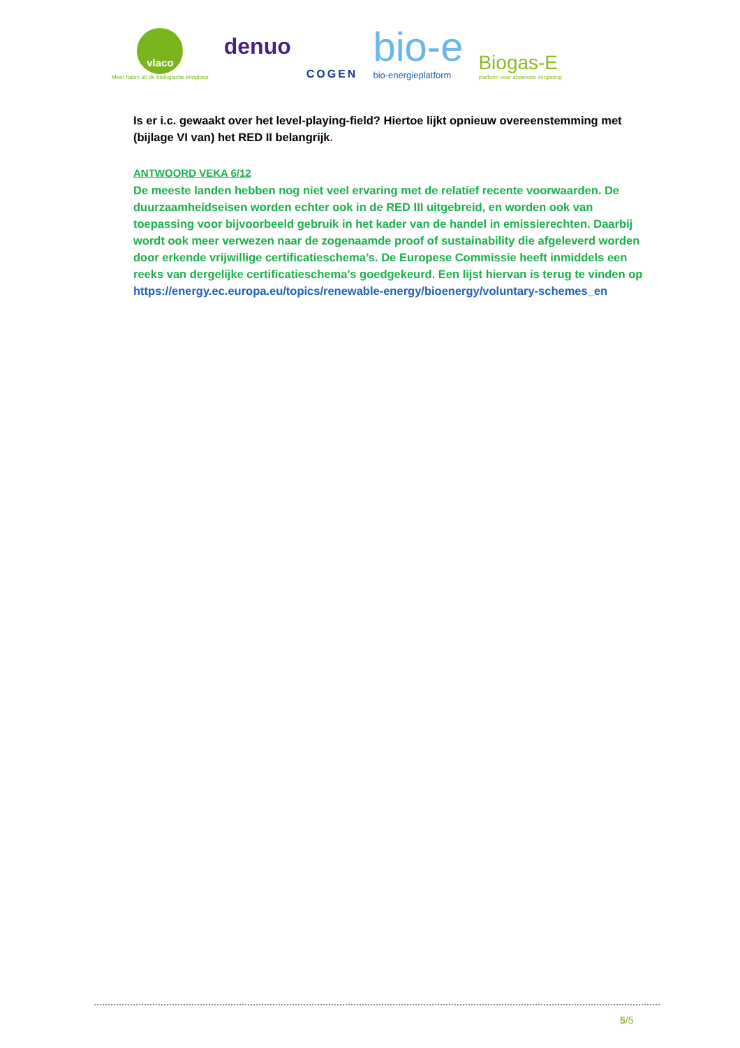vlaco
Meer halen uit de biologische kringloop
denuo
COGEN
bio-e
bio-energieplatform
Biogas-E
platform voor anaerobe vergisting
Is er i.c. gewaakt over het level-playing-field? Hiertoe lijkt opnieuw overeenstemming met (bijlage VI van) het RED II belangrijk.
ANTWOORD VEKA 6/12
De meeste landen hebben nog niet veel ervaring met de relatief recente voorwaarden. De duurzaamheidseisen worden echter ook in de RED III uitgebreid, en worden ook van toepassing voor bijvoorbeeld gebruik in het kader van de handel in emissierechten. Daarbij wordt ook meer verwezen naar de zogenaamde proof of sustainability die afgeleverd worden door erkende vrijwillige certificatieschema’s. De Europese Commissie heeft inmiddels een reeks van dergelijke certificatieschema’s goedgekeurd. Een lijst hiervan is terug te vinden op https://energy.ec.europa.eu/topics/renewable-energy/bioenergy/voluntary-schemes_en
5/5